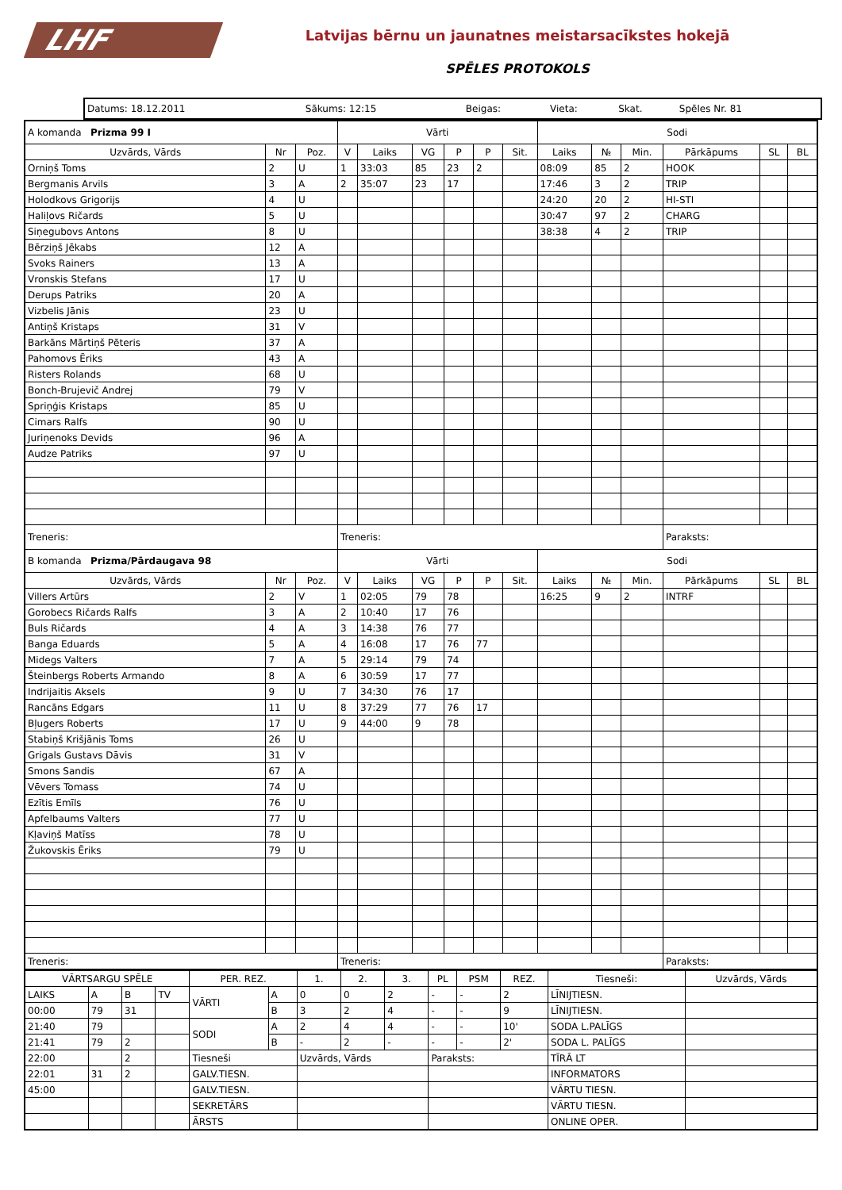LHF
Latvijas bērnu un jaunatnes meistarsacīkstes hokejā
SPĒLES PROTOKOLS
| Datums: 18.12.2011 | Sākums: 12:15 | Beigas: | Vieta: | Skat. | Spēles Nr. 81 |
| A komanda Prizma 99 I | | | Vārti | | | | | | Sodi | | | | | |
| --- | --- | --- | --- | --- | --- | --- | --- | --- | --- | --- | --- | --- | --- | --- |
| Uzvārds, Vārds | Nr | Poz. | V | Laiks | VG | P | P | Sit. | Laiks | № | Min. | Pārkāpums | SL | BL |
| Orniņš Toms | 2 | U | 1 | 33:03 | 85 | 23 | 2 | | 08:09 | 85 | 2 | HOOK | | |
| Bergmanis Arvils | 3 | A | 2 | 35:07 | 23 | 17 | | | 17:46 | 3 | 2 | TRIP | | |
| Holodkovs Grigorijs | 4 | U | | | | | | | 24:20 | 20 | 2 | HI-STI | | |
| Haliļovs Ričards | 5 | U | | | | | | | 30:47 | 97 | 2 | CHARG | | |
| Siņegubovs Antons | 8 | U | | | | | | | 38:38 | 4 | 2 | TRIP | | |
| Bērziņš Jēkabs | 12 | A | | | | | | | | | | | | |
| Svoks Rainers | 13 | A | | | | | | | | | | | | |
| Vronskis Stefans | 17 | U | | | | | | | | | | | | |
| Derups Patriks | 20 | A | | | | | | | | | | | | |
| Vizbelis Jānis | 23 | U | | | | | | | | | | | | |
| Antiņš Kristaps | 31 | V | | | | | | | | | | | | |
| Barkāns Mārtiņš Pēteris | 37 | A | | | | | | | | | | | | |
| Pahomovs Ēriks | 43 | A | | | | | | | | | | | | |
| Risters Rolands | 68 | U | | | | | | | | | | | | |
| Bonch-Brujevič Andrej | 79 | V | | | | | | | | | | | | |
| Spriņģis Kristaps | 85 | U | | | | | | | | | | | | |
| Cimars Ralfs | 90 | U | | | | | | | | | | | | |
| Juriņenoks Devids | 96 | A | | | | | | | | | | | | |
| Audze Patriks | 97 | U | | | | | | | | | | | | |
| Treneris: | | | Treneris: | | | | | | | | | Paraksts: | | |
| B komanda Prizma/Pārdaugava 98 | | | Vārti | | | | | | Sodi | | | | | |
| Uzvārds, Vārds | Nr | Poz. | V | Laiks | VG | P | P | Sit. | Laiks | № | Min. | Pārkāpums | SL | BL |
| Villers Artūrs | 2 | V | 1 | 02:05 | 79 | 78 | | | 16:25 | 9 | 2 | INTRF | | |
| Gorobecs Ričards Ralfs | 3 | A | 2 | 10:40 | 17 | 76 | | | | | | | | |
| Buls Ričards | 4 | A | 3 | 14:38 | 76 | 77 | | | | | | | | |
| Banga Eduards | 5 | A | 4 | 16:08 | 17 | 76 | 77 | | | | | | | |
| Midegs Valters | 7 | A | 5 | 29:14 | 79 | 74 | | | | | | | | |
| Šteinbergs Roberts Armando | 8 | A | 6 | 30:59 | 17 | 77 | | | | | | | | |
| Indrijaitis Aksels | 9 | U | 7 | 34:30 | 76 | 17 | | | | | | | | |
| Rancāns Edgars | 11 | U | 8 | 37:29 | 77 | 76 | 17 | | | | | | | |
| Bļugers Roberts | 17 | U | 9 | 44:00 | 9 | 78 | | | | | | | | |
| Stabiņš Krišjānis Toms | 26 | U | | | | | | | | | | | | |
| Grigals Gustavs Dāvis | 31 | V | | | | | | | | | | | | |
| Smons Sandis | 67 | A | | | | | | | | | | | | |
| Vēvers Tomass | 74 | U | | | | | | | | | | | | |
| Ezītis Emīls | 76 | U | | | | | | | | | | | | |
| Apfelbaums Valters | 77 | U | | | | | | | | | | | | |
| Kļaviņš Matīss | 78 | U | | | | | | | | | | | | |
| Žukovskis Ēriks | 79 | U | | | | | | | | | | | | |
| Treneris: | | | Treneris: | | | | | | | | | Paraksts: | | |
| VĀRTSARGU SPĒLE | | | | PER. REZ. | | 1. | 2. | 3. | PL | PSM | REZ. | Tiesneši: | Uzvārds, Vārds |
| --- | --- | --- | --- | --- | --- | --- | --- | --- | --- | --- | --- | --- | --- |
| LAIKS | A | B | TV | VĀRTI | A | 0 | 0 | 2 | - | - | 2 | LĪNIJTIESN. | |
| 00:00 | 79 | 31 | | | B | 3 | 2 | 4 | - | - | 9 | LĪNIJTIESN. | |
| 21:40 | 79 | | | SODI | A | 2 | 4 | 4 | - | - | 10' | SODA L.PALĪGS | |
| 21:41 | 79 | 2 | | | B | - | 2 | - | - | - | 2' | SODA L. PALĪGS | |
| 22:00 | | 2 | | Tiesneši | | Uzvārds, Vārds | | | Paraksts: | | | TĪRĀ LT | |
| 22:01 | 31 | 2 | | GALV.TIESN. | | | | | | | | INFORMATORS | |
| 45:00 | | | | GALV.TIESN. | | | | | | | | VĀRTU TIESN. | |
| | | | | SEKRETĀRS | | | | | | | | VĀRTU TIESN. | |
| | | | | ĀRSTS | | | | | | | | ONLINE OPER. | |